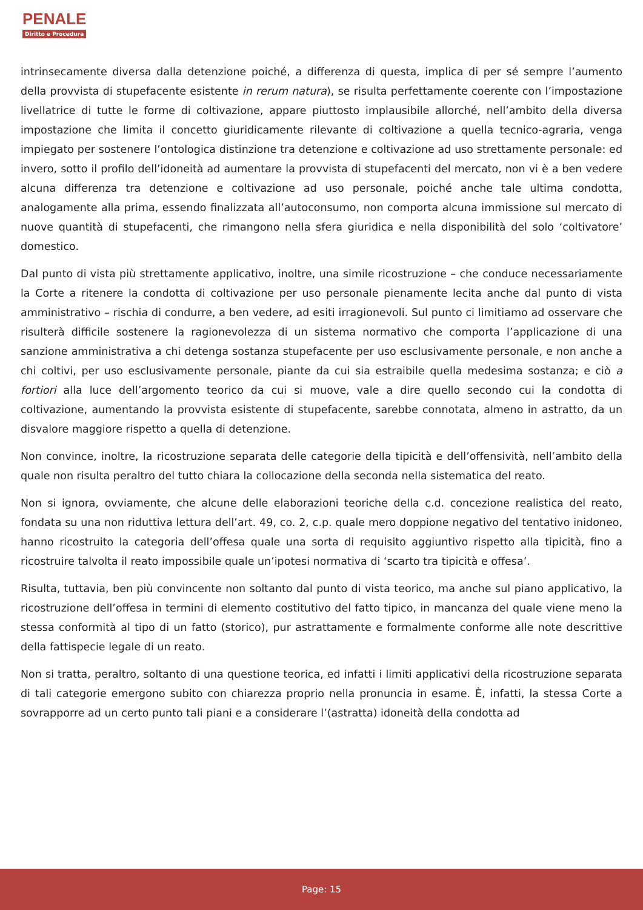PENALE
Diritto e Procedura
intrinsecamente diversa dalla detenzione poiché, a differenza di questa, implica di per sé sempre l’aumento della provvista di stupefacente esistente in rerum natura), se risulta perfettamente coerente con l’impostazione livellatrice di tutte le forme di coltivazione, appare piuttosto implausibile allorché, nell’ambito della diversa impostazione che limita il concetto giuridicamente rilevante di coltivazione a quella tecnico-agraria, venga impiegato per sostenere l’ontologica distinzione tra detenzione e coltivazione ad uso strettamente personale: ed invero, sotto il profilo dell’idoneità ad aumentare la provvista di stupefacenti del mercato, non vi è a ben vedere alcuna differenza tra detenzione e coltivazione ad uso personale, poiché anche tale ultima condotta, analogamente alla prima, essendo finalizzata all’autoconsumo, non comporta alcuna immissione sul mercato di nuove quantità di stupefacenti, che rimangono nella sfera giuridica e nella disponibilità del solo ‘coltivatore’ domestico.
Dal punto di vista più strettamente applicativo, inoltre, una simile ricostruzione – che conduce necessariamente la Corte a ritenere la condotta di coltivazione per uso personale pienamente lecita anche dal punto di vista amministrativo – rischia di condurre, a ben vedere, ad esiti irragionevoli. Sul punto ci limitiamo ad osservare che risulterà difficile sostenere la ragionevolezza di un sistema normativo che comporta l’applicazione di una sanzione amministrativa a chi detenga sostanza stupefacente per uso esclusivamente personale, e non anche a chi coltivi, per uso esclusivamente personale, piante da cui sia estraibile quella medesima sostanza; e ciò a fortiori alla luce dell’argomento teorico da cui si muove, vale a dire quello secondo cui la condotta di coltivazione, aumentando la provvista esistente di stupefacente, sarebbe connotata, almeno in astratto, da un disvalore maggiore rispetto a quella di detenzione.
Non convince, inoltre, la ricostruzione separata delle categorie della tipicità e dell’offensività, nell’ambito della quale non risulta peraltro del tutto chiara la collocazione della seconda nella sistematica del reato.
Non si ignora, ovviamente, che alcune delle elaborazioni teoriche della c.d. concezione realistica del reato, fondata su una non riduttiva lettura dell’art. 49, co. 2, c.p. quale mero doppione negativo del tentativo inidoneo, hanno ricostruito la categoria dell’offesa quale una sorta di requisito aggiuntivo rispetto alla tipicità, fino a ricostruire talvolta il reato impossibile quale un’ipotesi normativa di ‘scarto tra tipicità e offesa’.
Risulta, tuttavia, ben più convincente non soltanto dal punto di vista teorico, ma anche sul piano applicativo, la ricostruzione dell’offesa in termini di elemento costitutivo del fatto tipico, in mancanza del quale viene meno la stessa conformità al tipo di un fatto (storico), pur astrattamente e formalmente conforme alle note descrittive della fattispecie legale di un reato.
Non si tratta, peraltro, soltanto di una questione teorica, ed infatti i limiti applicativi della ricostruzione separata di tali categorie emergono subito con chiarezza proprio nella pronuncia in esame. È, infatti, la stessa Corte a sovrapporre ad un certo punto tali piani e a considerare l’(astratta) idoneità della condotta ad
Page: 15